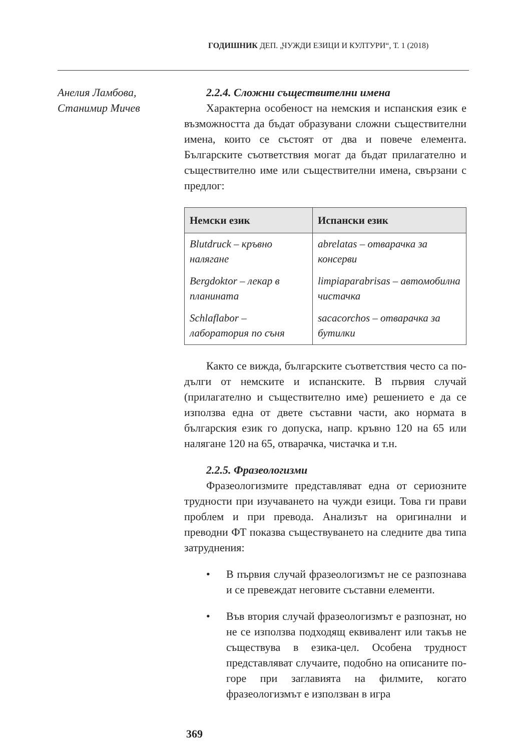ГОДИШНИК ДЕП. „ЧУЖДИ ЕЗИЦИ И КУЛТУРИ“, Т. 1 (2018)
Анелия Ламбова,
Станимир Мичев
2.2.4. Сложни съществителни имена
Характерна особеност на немския и испанския език е възможността да бъдат образувани сложни съществителни имена, които се състоят от два и повече елемента. Българските съответствия могат да бъдат прилагателно и съществително име или съществителни имена, свързани с предлог:
| Немски език | Испански език |
| --- | --- |
| Blutdruck – кръвно налягане | abrelatas – отварачка за консерви |
| Bergdoktor – лекар в планината | limpiaparabrisas – автомобилна чистачка |
| Schlaflabor – лаборатория по съня | sacacorchos – отварачка за бутилки |
Както се вижда, българските съответствия често са по-дълги от немските и испанските. В първия случай (прилагателно и съществително име) решението е да се използва една от двете съставни части, ако нормата в българския език го допуска, напр. кръвно 120 на 65 или налягане 120 на 65, отварачка, чистачка и т.н.
2.2.5. Фразеологизми
Фразеологизмите представляват една от сериозните трудности при изучаването на чужди езици. Това ги прави проблем и при превода. Анализът на оригинални и преводни ФТ показва съществуването на следните два типа затруднения:
• В първия случай фразеологизмът не се разпознава и се превеждат неговите съставни елементи.
• Във втория случай фразеологизмът е разпознат, но не се използва подходящ еквивалент или такъв не съществува в езика-цел. Особена трудност представляват случаите, подобно на описаните по-горе при заглавията на филмите, когато фразеологизмът е използван в игра
369